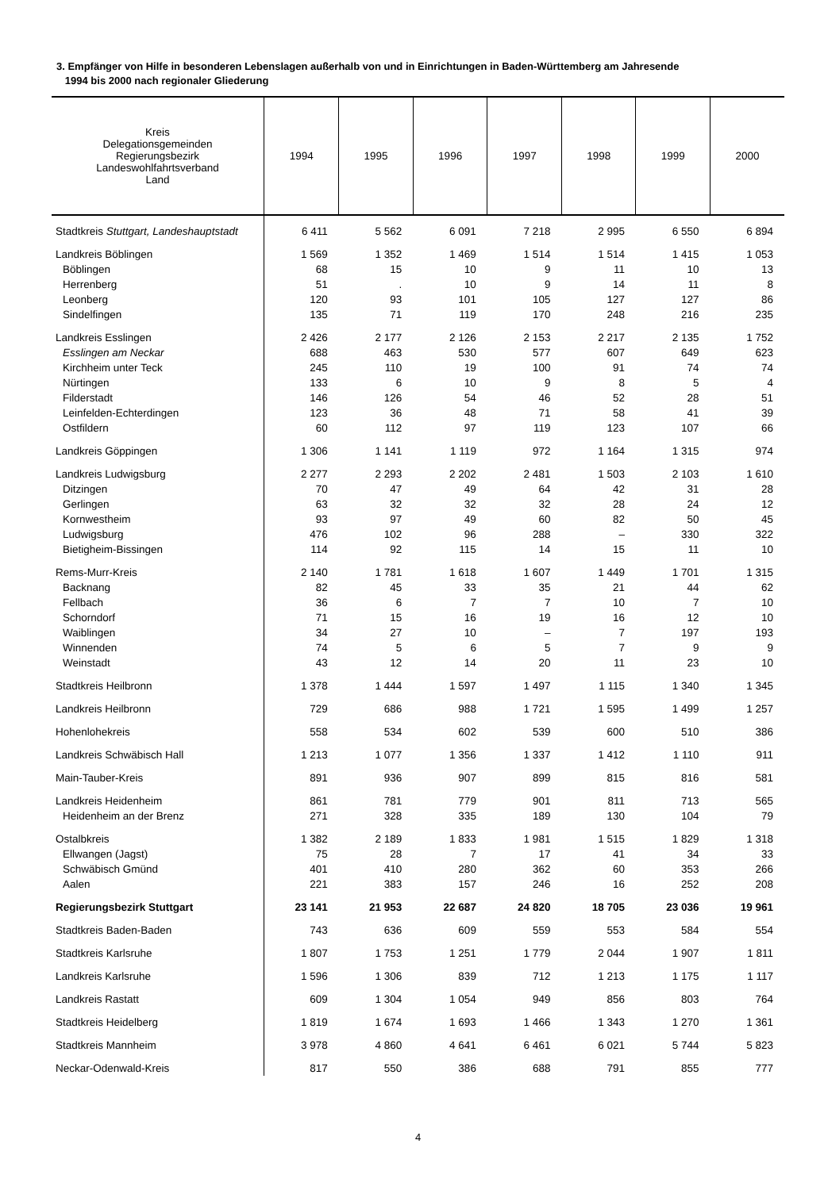3. Empfänger von Hilfe in besonderen Lebenslagen außerhalb von und in Einrichtungen in Baden-Württemberg am Jahresende
1994 bis 2000 nach regionaler Gliederung
| Kreis Delegationsgemeinden Regierungsbezirk Landeswohlfahrtsverband Land | 1994 | 1995 | 1996 | 1997 | 1998 | 1999 | 2000 |
| --- | --- | --- | --- | --- | --- | --- | --- |
| Stadtkreis Stuttgart, Landeshauptstadt | 6 411 | 5 562 | 6 091 | 7 218 | 2 995 | 6 550 | 6 894 |
| Landkreis Böblingen | 1 569 | 1 352 | 1 469 | 1 514 | 1 514 | 1 415 | 1 053 |
| Böblingen | 68 | 15 | 10 | 9 | 11 | 10 | 13 |
| Herrenberg | 51 | . | 10 | 9 | 14 | 11 | 8 |
| Leonberg | 120 | 93 | 101 | 105 | 127 | 127 | 86 |
| Sindelfingen | 135 | 71 | 119 | 170 | 248 | 216 | 235 |
| Landkreis Esslingen | 2 426 | 2 177 | 2 126 | 2 153 | 2 217 | 2 135 | 1 752 |
| Esslingen am Neckar | 688 | 463 | 530 | 577 | 607 | 649 | 623 |
| Kirchheim unter Teck | 245 | 110 | 19 | 100 | 91 | 74 | 74 |
| Nürtingen | 133 | 6 | 10 | 9 | 8 | 5 | 4 |
| Filderstadt | 146 | 126 | 54 | 46 | 52 | 28 | 51 |
| Leinfelden-Echterdingen | 123 | 36 | 48 | 71 | 58 | 41 | 39 |
| Ostfildern | 60 | 112 | 97 | 119 | 123 | 107 | 66 |
| Landkreis Göppingen | 1 306 | 1 141 | 1 119 | 972 | 1 164 | 1 315 | 974 |
| Landkreis Ludwigsburg | 2 277 | 2 293 | 2 202 | 2 481 | 1 503 | 2 103 | 1 610 |
| Ditzingen | 70 | 47 | 49 | 64 | 42 | 31 | 28 |
| Gerlingen | 63 | 32 | 32 | 32 | 28 | 24 | 12 |
| Kornwestheim | 93 | 97 | 49 | 60 | 82 | 50 | 45 |
| Ludwigsburg | 476 | 102 | 96 | 288 | – | 330 | 322 |
| Bietigheim-Bissingen | 114 | 92 | 115 | 14 | 15 | 11 | 10 |
| Rems-Murr-Kreis | 2 140 | 1 781 | 1 618 | 1 607 | 1 449 | 1 701 | 1 315 |
| Backnang | 82 | 45 | 33 | 35 | 21 | 44 | 62 |
| Fellbach | 36 | 6 | 7 | 7 | 10 | 7 | 10 |
| Schorndorf | 71 | 15 | 16 | 19 | 16 | 12 | 10 |
| Waiblingen | 34 | 27 | 10 | – | 7 | 197 | 193 |
| Winnenden | 74 | 5 | 6 | 5 | 7 | 9 | 9 |
| Weinstadt | 43 | 12 | 14 | 20 | 11 | 23 | 10 |
| Stadtkreis Heilbronn | 1 378 | 1 444 | 1 597 | 1 497 | 1 115 | 1 340 | 1 345 |
| Landkreis Heilbronn | 729 | 686 | 988 | 1 721 | 1 595 | 1 499 | 1 257 |
| Hohenlohekreis | 558 | 534 | 602 | 539 | 600 | 510 | 386 |
| Landkreis Schwäbisch Hall | 1 213 | 1 077 | 1 356 | 1 337 | 1 412 | 1 110 | 911 |
| Main-Tauber-Kreis | 891 | 936 | 907 | 899 | 815 | 816 | 581 |
| Landkreis Heidenheim | 861 | 781 | 779 | 901 | 811 | 713 | 565 |
| Heidenheim an der Brenz | 271 | 328 | 335 | 189 | 130 | 104 | 79 |
| Ostalbkreis | 1 382 | 2 189 | 1 833 | 1 981 | 1 515 | 1 829 | 1 318 |
| Ellwangen (Jagst) | 75 | 28 | 7 | 17 | 41 | 34 | 33 |
| Schwäbisch Gmünd | 401 | 410 | 280 | 362 | 60 | 353 | 266 |
| Aalen | 221 | 383 | 157 | 246 | 16 | 252 | 208 |
| Regierungsbezirk Stuttgart | 23 141 | 21 953 | 22 687 | 24 820 | 18 705 | 23 036 | 19 961 |
| Stadtkreis Baden-Baden | 743 | 636 | 609 | 559 | 553 | 584 | 554 |
| Stadtkreis Karlsruhe | 1 807 | 1 753 | 1 251 | 1 779 | 2 044 | 1 907 | 1 811 |
| Landkreis Karlsruhe | 1 596 | 1 306 | 839 | 712 | 1 213 | 1 175 | 1 117 |
| Landkreis Rastatt | 609 | 1 304 | 1 054 | 949 | 856 | 803 | 764 |
| Stadtkreis Heidelberg | 1 819 | 1 674 | 1 693 | 1 466 | 1 343 | 1 270 | 1 361 |
| Stadtkreis Mannheim | 3 978 | 4 860 | 4 641 | 6 461 | 6 021 | 5 744 | 5 823 |
| Neckar-Odenwald-Kreis | 817 | 550 | 386 | 688 | 791 | 855 | 777 |
4